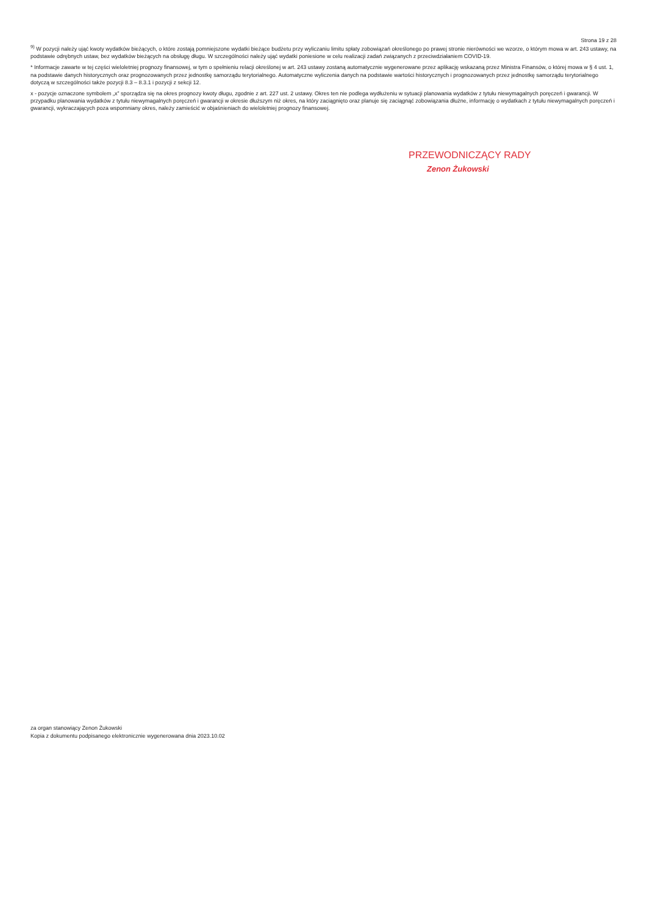Strona 19 z 28
<sup>9)</sup> W pozycji należy ująć kwoty wydatków bieżących, o które zostają pomniejszone wydatki bieżące budżetu przy wyliczaniu limitu spłaty zobowiązań określonego po prawej stronie nierówności we wzorze, o którym mowa w art. 243 ustawy, na podstawie odrębnych ustaw, bez wydatków bieżących na obsługę długu. W szczególności należy ująć wydatki poniesione w celu realizacji zadań związanych z przeciwdziałaniem COVID-19.
* Informacje zawarte w tej części wieloletniej prognozy finansowej, w tym o spełnieniu relacji określonej w art. 243 ustawy zostaną automatycznie wygenerowane przez aplikację wskazaną przez Ministra Finansów, o której mowa w § 4 ust. 1, na podstawie danych historycznych oraz prognozowanych przez jednostkę samorządu terytorialnego. Automatyczne wyliczenia danych na podstawie wartości historycznych i prognozowanych przez jednostkę samorządu terytorialnego dotyczą w szczególności także pozycji 8.3 – 8.3.1 i pozycji z sekcji 12.
x - pozycje oznaczone symbolem „x” sporządza się na okres prognozy kwoty długu, zgodnie z art. 227 ust. 2 ustawy. Okres ten nie podlega wydłużeniu w sytuacji planowania wydatków z tytułu niewymagalnych poręczeń i gwarancji. W przypadku planowania wydatków z tytułu niewymagalnych poręczeń i gwarancji w okresie dłuższym niż okres, na który zaciągnięto oraz planuje się zaciągnąć zobowiązania dłużne, informację o wydatkach z tytułu niewymagalnych poręczeń i gwarancji, wykraczających poza wspomniany okres, należy zamieścić w objaśnieniach do wieloletniej prognozy finansowej.
PRZEWODNICZĄCY RADY
Zenon Żukowski
za organ stanowiący Zenon Żukowski
Kopia z dokumentu podpisanego elektronicznie wygenerowana dnia 2023.10.02